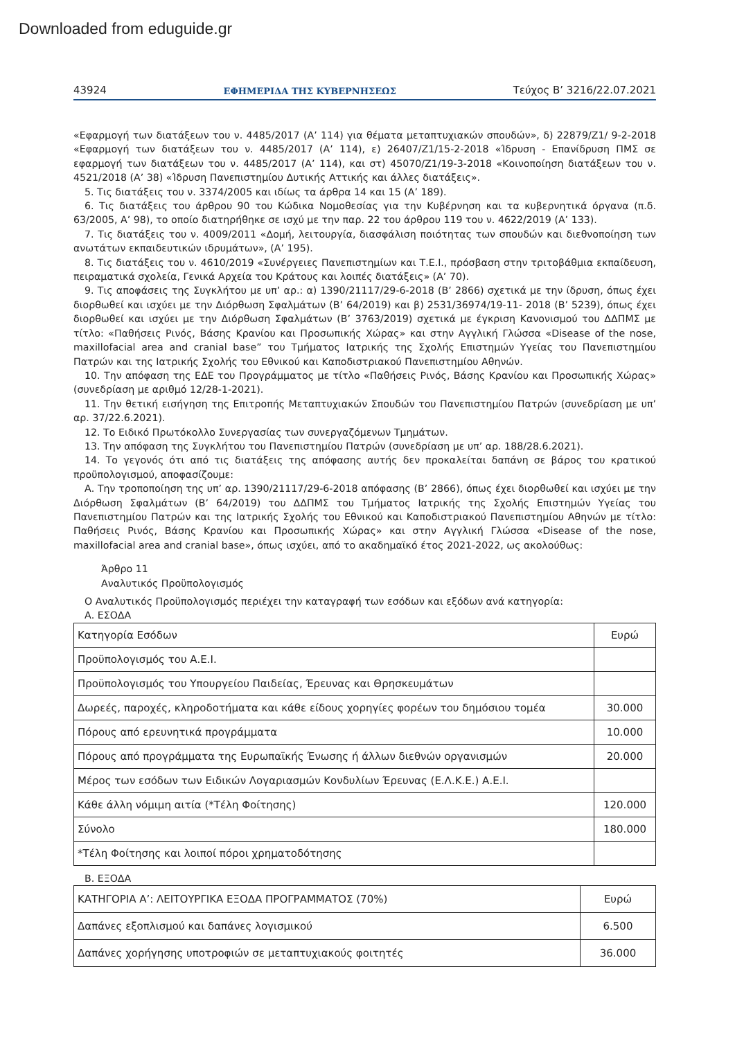Downloaded from eduguide.gr
43924 ΕΦΗΜΕΡΙΔΑ ΤΗΣ ΚΥΒΕΡΝΗΣΕΩΣ Τεύχος B’ 3216/22.07.2021
«Εφαρμογή των διατάξεων του ν. 4485/2017 (Α’ 114) για θέματα μεταπτυχιακών σπουδών», δ) 22879/Ζ1/ 9-2-2018 «Εφαρμογή των διατάξεων του ν. 4485/2017 (Α’ 114), ε) 26407/Ζ1/15-2-2018 «Ίδρυση - Επανίδρυση ΠΜΣ σε εφαρμογή των διατάξεων του ν. 4485/2017 (Α’ 114), και στ) 45070/Ζ1/19-3-2018 «Κοινοποίηση διατάξεων του ν. 4521/2018 (Α’ 38) «Ίδρυση Πανεπιστημίου Δυτικής Αττικής και άλλες διατάξεις».
5. Τις διατάξεις του ν. 3374/2005 και ιδίως τα άρθρα 14 και 15 (Α’ 189).
6. Τις διατάξεις του άρθρου 90 του Κώδικα Νομοθεσίας για την Κυβέρνηση και τα κυβερνητικά όργανα (π.δ. 63/2005, Α’ 98), το οποίο διατηρήθηκε σε ισχύ με την παρ. 22 του άρθρου 119 του ν. 4622/2019 (Α’ 133).
7. Τις διατάξεις του ν. 4009/2011 «Δομή, λειτουργία, διασφάλιση ποιότητας των σπουδών και διεθνοποίηση των ανωτάτων εκπαιδευτικών ιδρυμάτων», (Α’ 195).
8. Τις διατάξεις του ν. 4610/2019 «Συνέργειες Πανεπιστημίων και Τ.Ε.Ι., πρόσβαση στην τριτοβάθμια εκπαίδευση, πειραματικά σχολεία, Γενικά Αρχεία του Κράτους και λοιπές διατάξεις» (Α’ 70).
9. Τις αποφάσεις της Συγκλήτου με υπ’ αρ.: α) 1390/21117/29-6-2018 (Β’ 2866) σχετικά με την ίδρυση, όπως έχει διορθωθεί και ισχύει με την Διόρθωση Σφαλμάτων (Β’ 64/2019) και β) 2531/36974/19-11- 2018 (Β’ 5239), όπως έχει διορθωθεί και ισχύει με την Διόρθωση Σφαλμάτων (Β’ 3763/2019) σχετικά με έγκριση Κανονισμού του ΔΔΠΜΣ με τίτλο: «Παθήσεις Ρινός, Βάσης Κρανίου και Προσωπικής Χώρας» και στην Αγγλική Γλώσσα «Disease of the nose, maxillofacial area and cranial base” του Τμήματος Ιατρικής της Σχολής Επιστημών Υγείας του Πανεπιστημίου Πατρών και της Ιατρικής Σχολής του Εθνικού και Καποδιστριακού Πανεπιστημίου Αθηνών.
10. Την απόφαση της ΕΔΕ του Προγράμματος με τίτλο «Παθήσεις Ρινός, Βάσης Κρανίου και Προσωπικής Χώρας» (συνεδρίαση με αριθμό 12/28-1-2021).
11. Την θετική εισήγηση της Επιτροπής Μεταπτυχιακών Σπουδών του Πανεπιστημίου Πατρών (συνεδρίαση με υπ’ αρ. 37/22.6.2021).
12. Το Ειδικό Πρωτόκολλο Συνεργασίας των συνεργαζόμενων Τμημάτων.
13. Την απόφαση της Συγκλήτου του Πανεπιστημίου Πατρών (συνεδρίαση με υπ’ αρ. 188/28.6.2021).
14. Το γεγονός ότι από τις διατάξεις της απόφασης αυτής δεν προκαλείται δαπάνη σε βάρος του κρατικού προϋπολογισμού, αποφασίζουμε:
Α. Την τροποποίηση της υπ’ αρ. 1390/21117/29-6-2018 απόφασης (Β’ 2866), όπως έχει διορθωθεί και ισχύει με την Διόρθωση Σφαλμάτων (Β’ 64/2019) του ΔΔΠΜΣ του Τμήματος Ιατρικής της Σχολής Επιστημών Υγείας του Πανεπιστημίου Πατρών και της Ιατρικής Σχολής του Εθνικού και Καποδιστριακού Πανεπιστημίου Αθηνών με τίτλο: Παθήσεις Ρινός, Βάσης Κρανίου και Προσωπικής Χώρας» και στην Αγγλική Γλώσσα «Disease of the nose, maxillofacial area and cranial base», όπως ισχύει, από το ακαδημαϊκό έτος 2021-2022, ως ακολούθως:
Άρθρο 11
Αναλυτικός Προϋπολογισμός
Ο Αναλυτικός Προϋπολογισμός περιέχει την καταγραφή των εσόδων και εξόδων ανά κατηγορία:
Α. ΕΣΟΔΑ
| Κατηγορία Εσόδων | Ευρώ |
| Προϋπολογισμός του Α.Ε.Ι. | |
| Προϋπολογισμός του Υπουργείου Παιδείας, Έρευνας και Θρησκευμάτων | |
| Δωρεές, παροχές, κληροδοτήματα και κάθε είδους χορηγίες φορέων του δημόσιου τομέα | 30.000 |
| Πόρους από ερευνητικά προγράμματα | 10.000 |
| Πόρους από προγράμματα της Ευρωπαϊκής Ένωσης ή άλλων διεθνών οργανισμών | 20.000 |
| Μέρος των εσόδων των Ειδικών Λογαριασμών Κονδυλίων Έρευνας (Ε.Λ.Κ.Ε.) Α.Ε.Ι. | |
| Κάθε άλλη νόμιμη αιτία (*Τέλη Φοίτησης) | 120.000 |
| Σύνολο | 180.000 |
| *Τέλη Φοίτησης και λοιποί πόροι χρηματοδότησης | |
Β. ΕΞΟΔΑ
| ΚΑΤΗΓΟΡΙΑ Α’: ΛΕΙΤΟΥΡΓΙΚΑ ΕΞΟΔΑ ΠΡΟΓΡΑΜΜΑΤΟΣ (70%) | Ευρώ |
| Δαπάνες εξοπλισμού και δαπάνες λογισμικού | 6.500 |
| Δαπάνες χορήγησης υποτροφιών σε μεταπτυχιακούς φοιτητές | 36.000 |